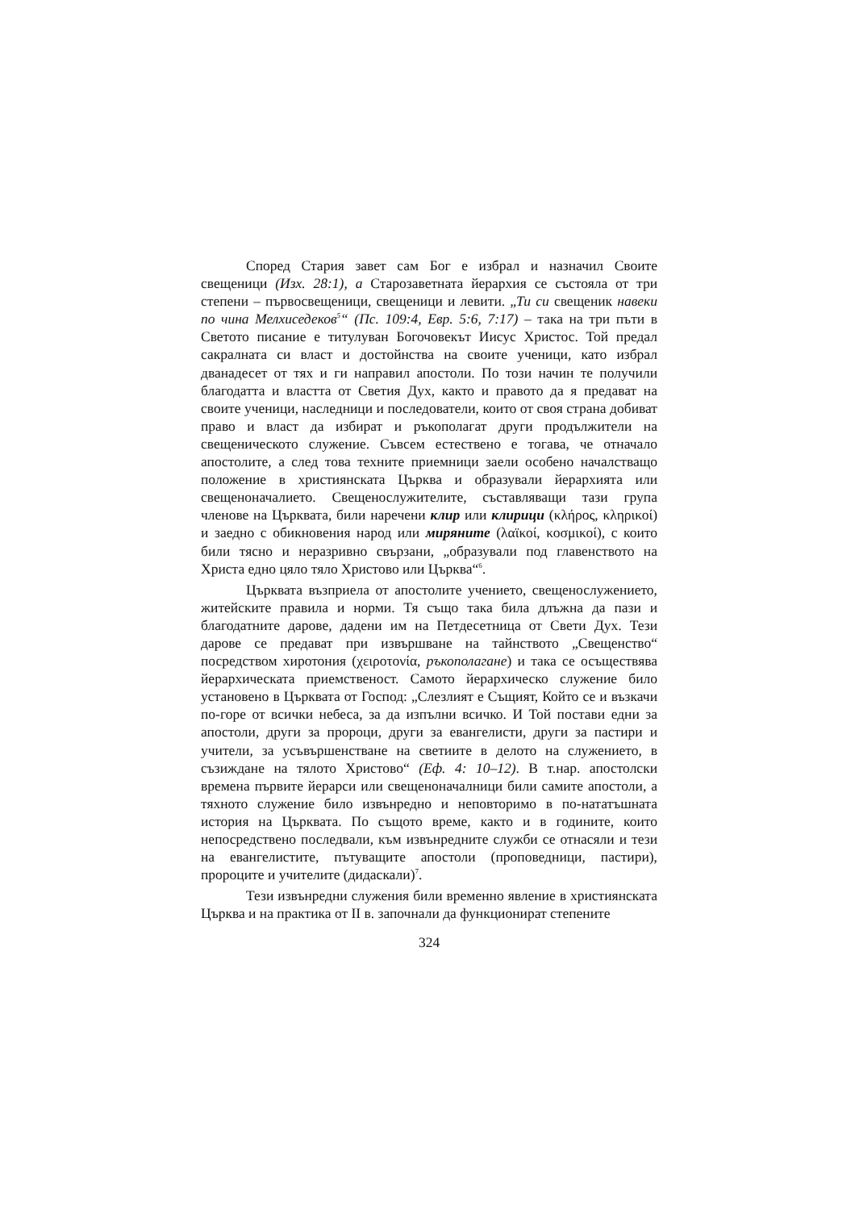Според Стария завет сам Бог е избрал и назначил Своите свещеници (Изх. 28:1), а Старозаветната йерархия се състояла от три степени – първосвещеници, свещеници и левити. „Ти си свещеник навеки по чина Мелхиседеков<sup>5</sup>“ (Пс. 109:4, Евр. 5:6, 7:17) – така на три пъти в Светото писание е титулуван Богочовекът Иисус Христос. Той предал сакралната си власт и достойнства на своите ученици, като избрал дванадесет от тях и ги направил апостоли. По този начин те получили благодатта и властта от Светия Дух, както и правото да я предават на своите ученици, наследници и последователи, които от своя страна добиват право и власт да избират и ръкополагат други продължители на свещеническото служение. Съвсем естествено е тогава, че отначало апостолите, а след това техните приемници заели особено началстващо положение в християнската Църква и образували йерархията или свещеноначалието. Свещенослужителите, съставляващи тази група членове на Църквата, били наречени клир или клирици (κλήρος, κληρικοί) и заедно с обикновения народ или миряните (λαϊκοί, κοσμικοί), с които били тясно и неразривно свързани, „образували под главенството на Христа едно цяло тяло Христово или Църква“<sup>6</sup>.
Църквата възприела от апостолите учението, свещенослужението, житейските правила и норми. Тя също така била длъжна да пази и благодатните дарове, дадени им на Петдесетница от Свети Дух. Тези дарове се предават при извършване на тайнството „Свещенство“ посредством хиротония (χειροτονία, ръкополагане) и така се осъществява йерархическата приемственост. Самото йерархическо служение било установено в Църквата от Господ: „Слезлият е Същият, Който се и възкачи по-горе от всички небеса, за да изпълни всичко. И Той постави едни за апостоли, други за пророци, други за евангелисти, други за пастири и учители, за усъвършенстване на светиите в делото на служението, в съзиждане на тялото Христово“ (Еф. 4: 10–12). В т.нар. апостолски времена първите йерарси или свещеноначалници били самите апостоли, а тяхното служение било извънредно и неповторимо в по-нататъшната история на Църквата. По същото време, както и в годините, които непосредствено последвали, към извънредните служби се отнасяли и тези на евангелистите, пътуващите апостоли (проповедници, пастири), пророците и учителите (дидаскали)<sup>7</sup>.
Тези извънредни служения били временно явление в християнската Църква и на практика от II в. започнали да функционират степените
324